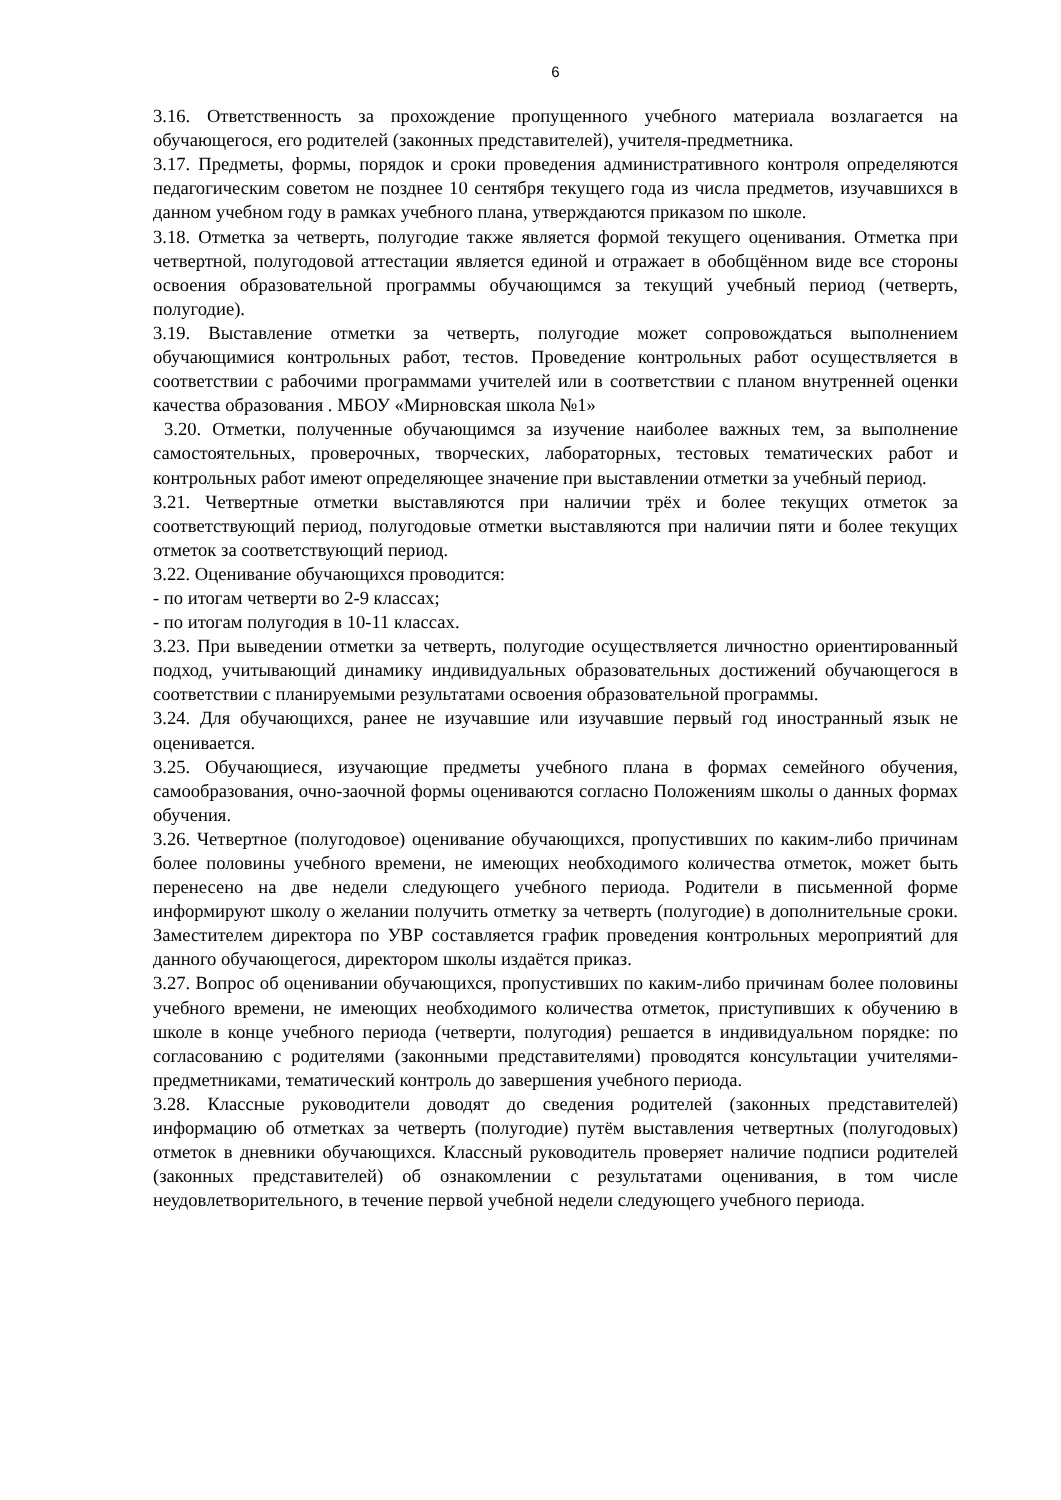6
3.16. Ответственность за прохождение пропущенного учебного материала возлагается на обучающегося, его родителей (законных представителей), учителя-предметника.
3.17. Предметы, формы, порядок и сроки проведения административного контроля определяются педагогическим советом не позднее 10 сентября текущего года из числа предметов, изучавшихся в данном учебном году в рамках учебного плана, утверждаются приказом по школе.
3.18. Отметка за четверть, полугодие также является формой текущего оценивания. Отметка при четвертной, полугодовой аттестации является единой и отражает в обобщённом виде все стороны освоения образовательной программы обучающимся за текущий учебный период (четверть, полугодие).
3.19. Выставление отметки за четверть, полугодие может сопровождаться выполнением обучающимися контрольных работ, тестов. Проведение контрольных работ осуществляется в соответствии с рабочими программами учителей или в соответствии с планом внутренней оценки качества образования . МБОУ «Мирновская школа №1»
3.20. Отметки, полученные обучающимся за изучение наиболее важных тем, за выполнение самостоятельных, проверочных, творческих, лабораторных, тестовых тематических работ и контрольных работ имеют определяющее значение при выставлении отметки за учебный период.
3.21. Четвертные отметки выставляются при наличии трёх и более текущих отметок за соответствующий период, полугодовые отметки выставляются при наличии пяти и более текущих отметок за соответствующий период.
3.22. Оценивание обучающихся проводится:
- по итогам четверти во 2-9 классах;
- по итогам полугодия в 10-11 классах.
3.23. При выведении отметки за четверть, полугодие осуществляется личностно ориентированный подход, учитывающий динамику индивидуальных образовательных достижений обучающегося в соответствии с планируемыми результатами освоения образовательной программы.
3.24. Для обучающихся, ранее не изучавшие или изучавшие первый год иностранный язык не оценивается.
3.25. Обучающиеся, изучающие предметы учебного плана в формах семейного обучения, самообразования, очно-заочной формы оцениваются согласно Положениям школы о данных формах обучения.
3.26. Четвертное (полугодовое) оценивание обучающихся, пропустивших по каким-либо причинам более половины учебного времени, не имеющих необходимого количества отметок, может быть перенесено на две недели следующего учебного периода. Родители в письменной форме информируют школу о желании получить отметку за четверть (полугодие) в дополнительные сроки. Заместителем директора по УВР составляется график проведения контрольных мероприятий для данного обучающегося, директором школы издаётся приказ.
3.27. Вопрос об оценивании обучающихся, пропустивших по каким-либо причинам более половины учебного времени, не имеющих необходимого количества отметок, приступивших к обучению в школе в конце учебного периода (четверти, полугодия) решается в индивидуальном порядке: по согласованию с родителями (законными представителями) проводятся консультации учителями-предметниками, тематический контроль до завершения учебного периода.
3.28. Классные руководители доводят до сведения родителей (законных представителей) информацию об отметках за четверть (полугодие) путём выставления четвертных (полугодовых) отметок в дневники обучающихся. Классный руководитель проверяет наличие подписи родителей (законных представителей) об ознакомлении с результатами оценивания, в том числе неудовлетворительного, в течение первой учебной недели следующего учебного периода.